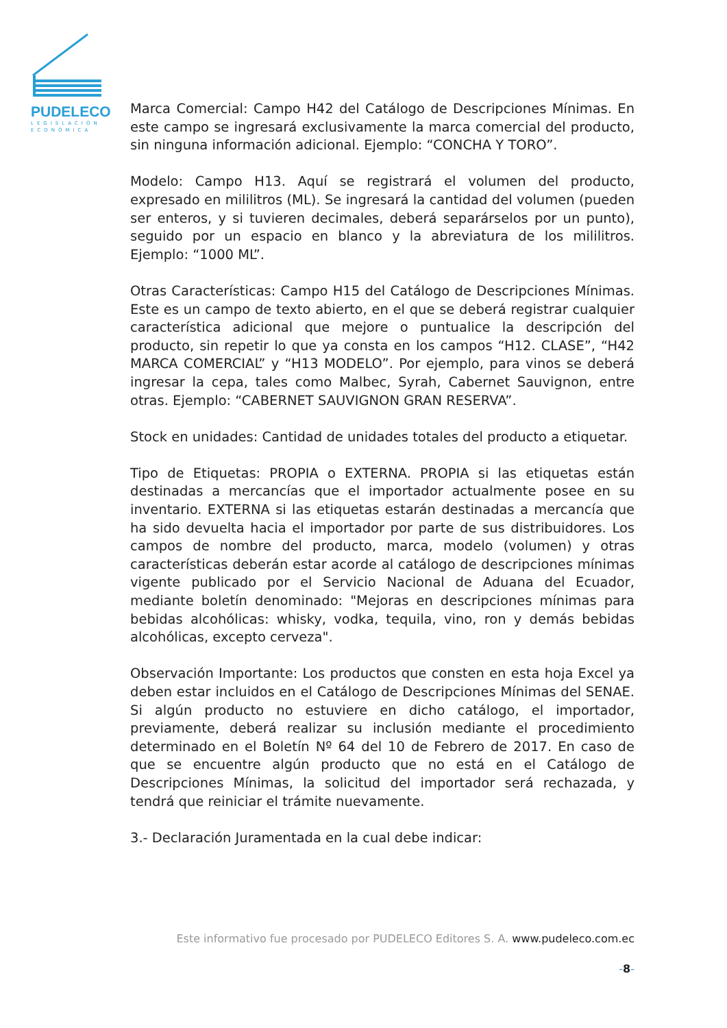PUDELECO
LEGISLACIÓN
ECONÓMICA
Marca Comercial: Campo H42 del Catálogo de Descripciones Mínimas. En este campo se ingresará exclusivamente la marca comercial del producto, sin ninguna información adicional. Ejemplo: “CONCHA Y TORO”.
Modelo: Campo H13. Aquí se registrará el volumen del producto, expresado en mililitros (ML). Se ingresará la cantidad del volumen (pueden ser enteros, y si tuvieren decimales, deberá separárselos por un punto), seguido por un espacio en blanco y la abreviatura de los mililitros. Ejemplo: “1000 ML”.
Otras Características: Campo H15 del Catálogo de Descripciones Mínimas. Este es un campo de texto abierto, en el que se deberá registrar cualquier característica adicional que mejore o puntualice la descripción del producto, sin repetir lo que ya consta en los campos “H12. CLASE”, “H42 MARCA COMERCIAL” y “H13 MODELO”. Por ejemplo, para vinos se deberá ingresar la cepa, tales como Malbec, Syrah, Cabernet Sauvignon, entre otras. Ejemplo: “CABERNET SAUVIGNON GRAN RESERVA”.
Stock en unidades: Cantidad de unidades totales del producto a etiquetar.
Tipo de Etiquetas: PROPIA o EXTERNA. PROPIA si las etiquetas están destinadas a mercancías que el importador actualmente posee en su inventario. EXTERNA si las etiquetas estarán destinadas a mercancía que ha sido devuelta hacia el importador por parte de sus distribuidores. Los campos de nombre del producto, marca, modelo (volumen) y otras características deberán estar acorde al catálogo de descripciones mínimas vigente publicado por el Servicio Nacional de Aduana del Ecuador, mediante boletín denominado: "Mejoras en descripciones mínimas para bebidas alcohólicas: whisky, vodka, tequila, vino, ron y demás bebidas alcohólicas, excepto cerveza".
Observación Importante: Los productos que consten en esta hoja Excel ya deben estar incluidos en el Catálogo de Descripciones Mínimas del SENAE. Si algún producto no estuviere en dicho catálogo, el importador, previamente, deberá realizar su inclusión mediante el procedimiento determinado en el Boletín Nº 64 del 10 de Febrero de 2017. En caso de que se encuentre algún producto que no está en el Catálogo de Descripciones Mínimas, la solicitud del importador será rechazada, y tendrá que reiniciar el trámite nuevamente.
3.- Declaración Juramentada en la cual debe indicar:
Este informativo fue procesado por PUDELECO Editores S. A. www.pudeleco.com.ec
-8-